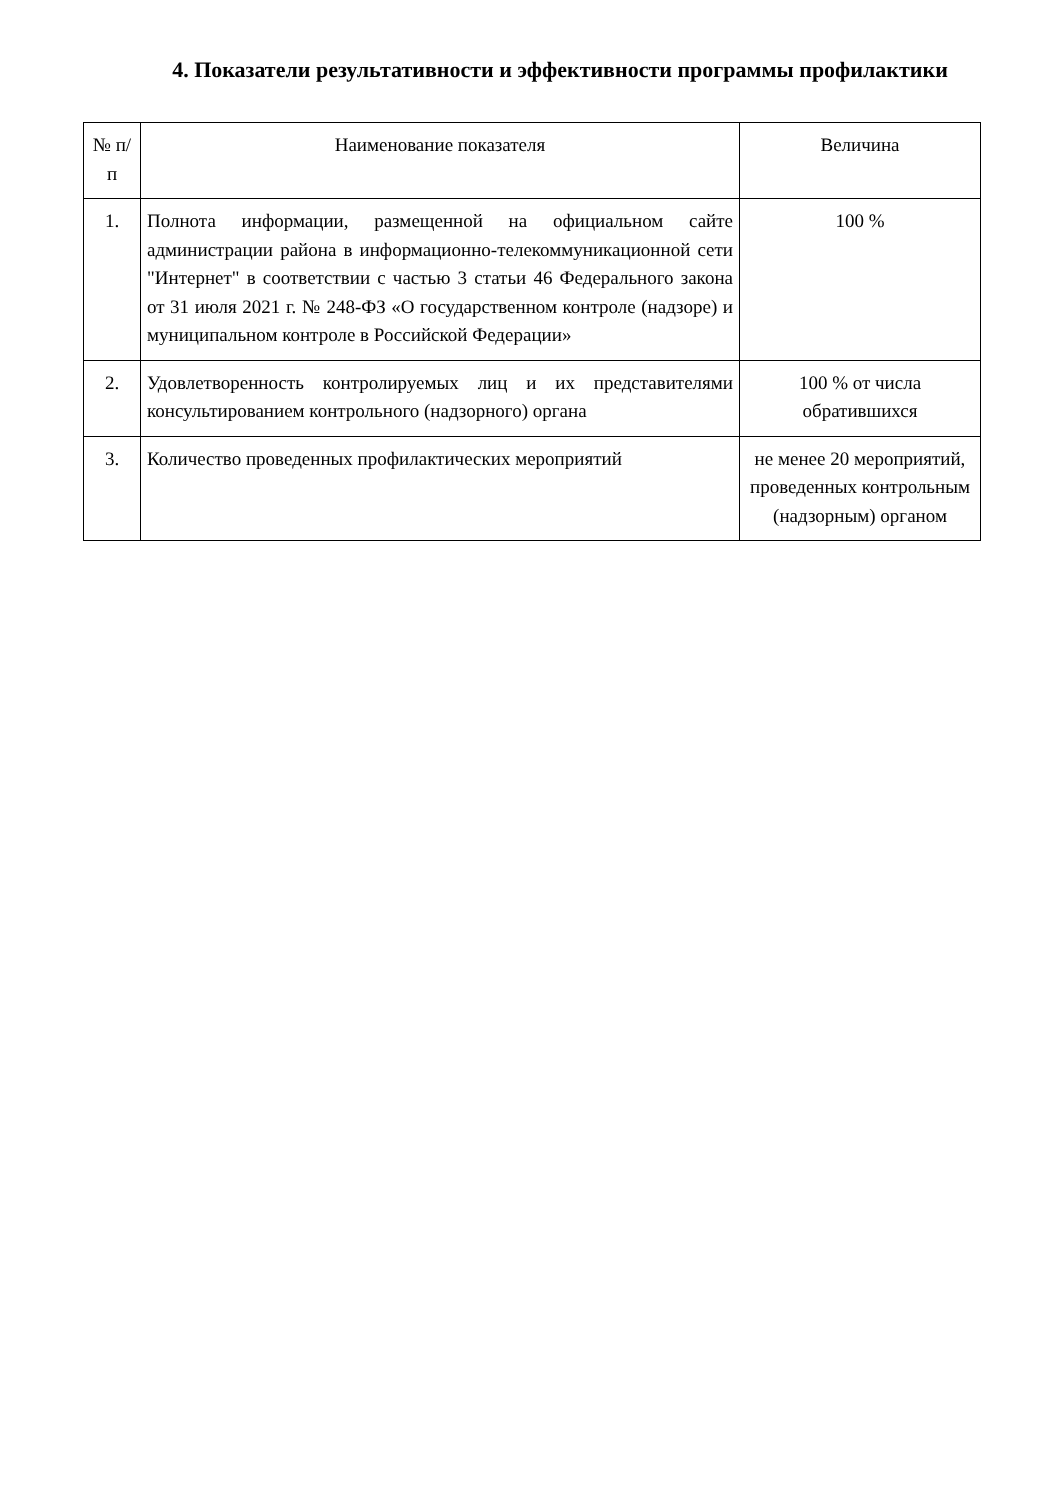4. Показатели результативности и эффективности программы профилактики
| № п/п | Наименование показателя | Величина |
| --- | --- | --- |
| 1. | Полнота информации, размещенной на официальном сайте администрации района в информационно-телекоммуникационной сети "Интернет" в соответствии с частью 3 статьи 46 Федерального закона от 31 июля 2021 г. № 248-ФЗ «О государственном контроле (надзоре) и муниципальном контроле в Российской Федерации» | 100 % |
| 2. | Удовлетворенность контролируемых лиц и их представителями консультированием контрольного (надзорного) органа | 100 % от числа обратившихся |
| 3. | Количество проведенных профилактических мероприятий | не менее 20 мероприятий, проведенных контрольным (надзорным) органом |